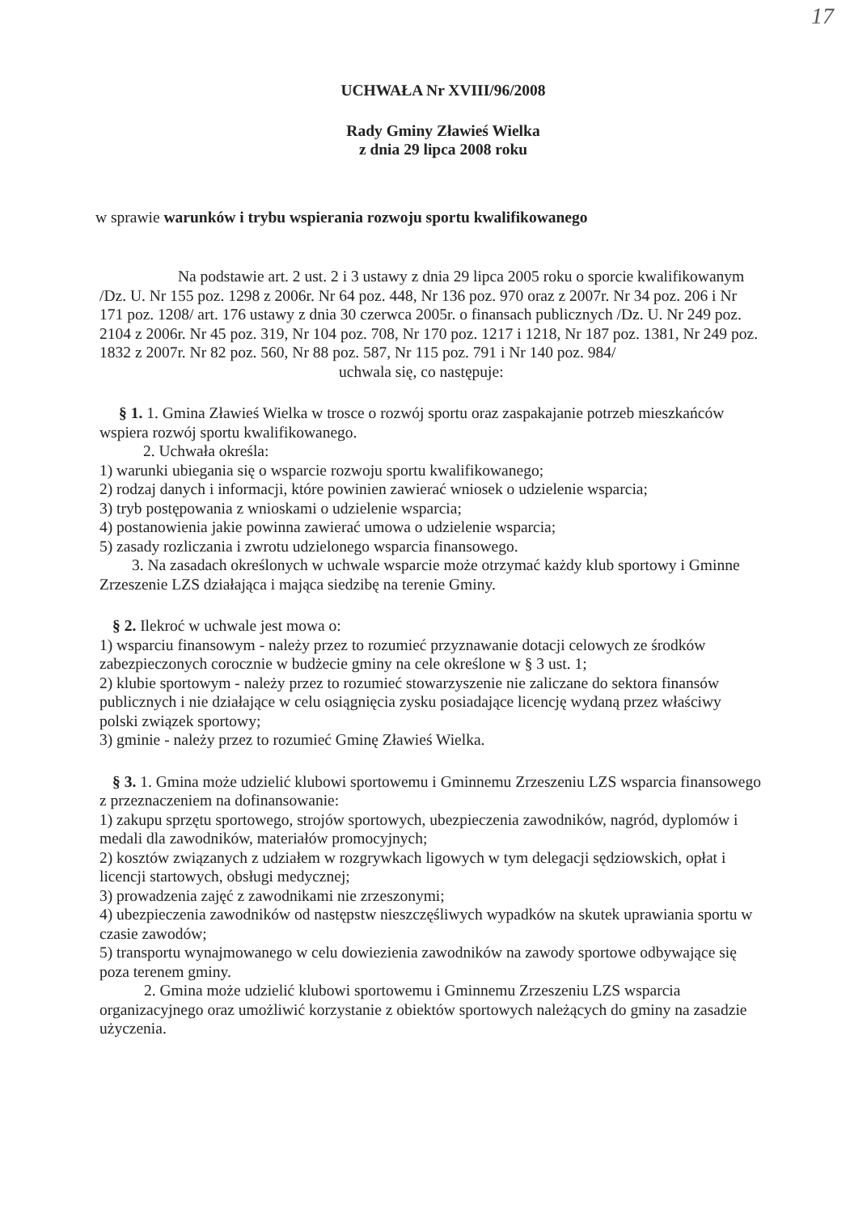17
UCHWAŁA Nr XVIII/96/2008
Rady Gminy Zławieś Wielka
z dnia 29 lipca 2008 roku
w sprawie warunków i trybu wspierania rozwoju sportu kwalifikowanego
Na podstawie art. 2 ust. 2 i 3 ustawy z dnia 29 lipca 2005 roku o sporcie kwalifikowanym /Dz. U. Nr 155 poz. 1298 z 2006r. Nr 64 poz. 448, Nr 136 poz. 970 oraz z 2007r. Nr 34 poz. 206 i Nr 171 poz. 1208/ art. 176 ustawy z dnia 30 czerwca 2005r. o finansach publicznych /Dz. U. Nr 249 poz. 2104 z 2006r. Nr 45 poz. 319, Nr 104 poz. 708, Nr 170 poz. 1217 i 1218, Nr 187 poz. 1381, Nr 249 poz. 1832 z 2007r. Nr 82 poz. 560, Nr 88 poz. 587, Nr 115 poz. 791 i Nr 140 poz. 984/
uchwala się, co następuje:
§ 1. 1. Gmina Zławieś Wielka w trosce o rozwój sportu oraz zaspakajanie potrzeb mieszkańców wspiera rozwój sportu kwalifikowanego.
2. Uchwała określa:
1) warunki ubiegania się o wsparcie rozwoju sportu kwalifikowanego;
2) rodzaj danych i informacji, które powinien zawierać wniosek o udzielenie wsparcia;
3) tryb postępowania z wnioskami o udzielenie wsparcia;
4) postanowienia jakie powinna zawierać umowa o udzielenie wsparcia;
5) zasady rozliczania i zwrotu udzielonego wsparcia finansowego.
3. Na zasadach określonych w uchwale wsparcie może otrzymać każdy klub sportowy i Gminne Zrzeszenie LZS działająca i mająca siedzibę na terenie Gminy.
§ 2. Ilekroć w uchwale jest mowa o:
1) wsparciu finansowym - należy przez to rozumieć przyznawanie dotacji celowych ze środków zabezpieczonych corocznie w budżecie gminy na cele określone w § 3 ust. 1;
2) klubie sportowym - należy przez to rozumieć stowarzyszenie nie zaliczane do sektora finansów publicznych i nie działające w celu osiągnięcia zysku posiadające licencję wydaną przez właściwy polski związek sportowy;
3) gminie - należy przez to rozumieć Gminę Zławieś Wielka.
§ 3. 1. Gmina może udzielić klubowi sportowemu i Gminnemu Zrzeszeniu LZS wsparcia finansowego z przeznaczeniem na dofinansowanie:
1) zakupu sprzętu sportowego, strojów sportowych, ubezpieczenia zawodników, nagród, dyplomów i medali dla zawodników, materiałów promocyjnych;
2) kosztów związanych z udziałem w rozgrywkach ligowych w tym delegacji sędziowskich, opłat i licencji startowych, obsługi medycznej;
3) prowadzenia zajęć z zawodnikami nie zrzeszonymi;
4) ubezpieczenia zawodników od następstw nieszczęśliwych wypadków na skutek uprawiania sportu w czasie zawodów;
5) transportu wynajmowanego w celu dowiezienia zawodników na zawody sportowe odbywające się poza terenem gminy.
2. Gmina może udzielić klubowi sportowemu i Gminnemu Zrzeszeniu LZS wsparcia organizacyjnego oraz umożliwić korzystanie z obiektów sportowych należących do gminy na zasadzie użyczenia.